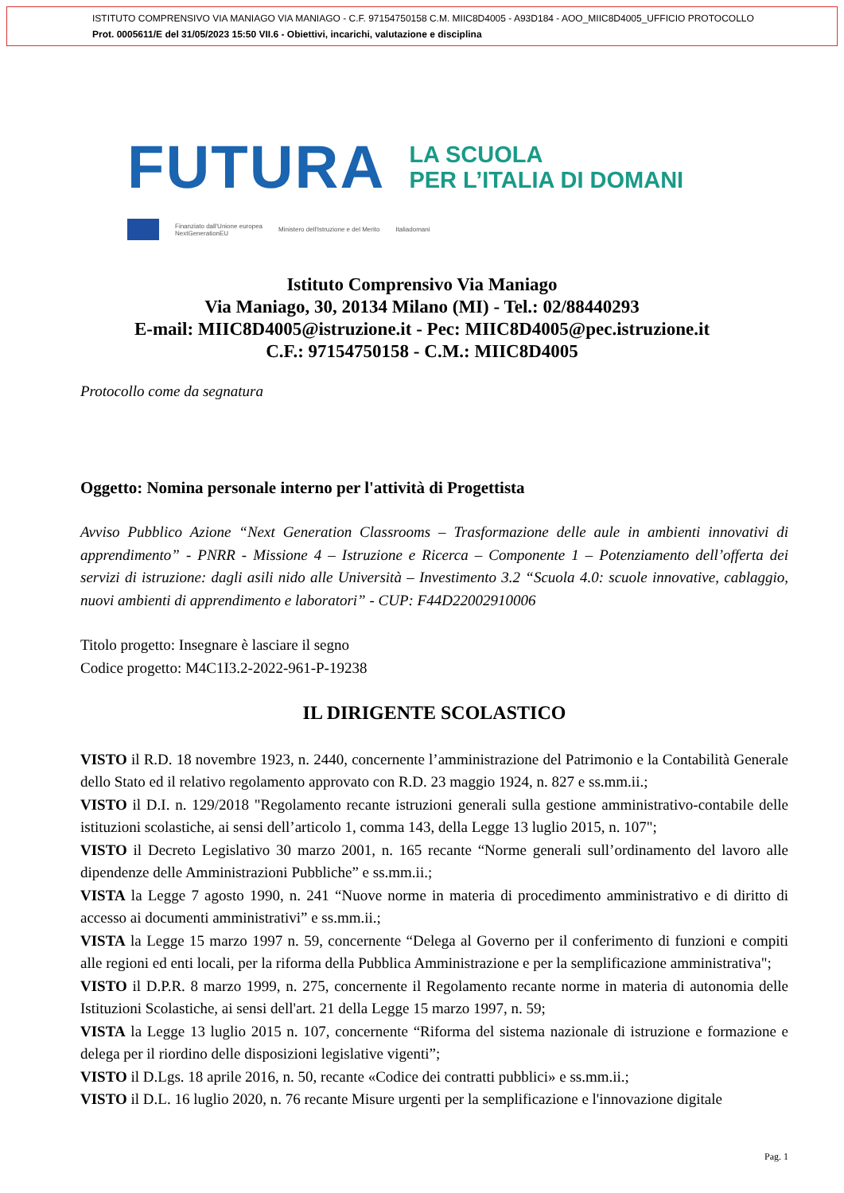ISTITUTO COMPRENSIVO VIA MANIAGO VIA MANIAGO - C.F. 97154750158 C.M. MIIC8D4005 - A93D184 - AOO_MIIC8D4005_UFFICIO PROTOCOLLO
Prot. 0005611/E del 31/05/2023 15:50 VII.6 - Obiettivi, incarichi, valutazione e disciplina
FUTURA
LA SCUOLA
PER L’ITALIA DI DOMANI
Finanziato dall'Unione europea
NextGenerationEU
Ministero dell'Istruzione e del Merito
Italiadomani
Istituto Comprensivo Via Maniago
Via Maniago, 30, 20134 Milano (MI) - Tel.: 02/88440293
E-mail: MIIC8D4005@istruzione.it - Pec: MIIC8D4005@pec.istruzione.it
C.F.: 97154750158 - C.M.: MIIC8D4005
Protocollo come da segnatura
Oggetto: Nomina personale interno per l'attività di Progettista
Avviso Pubblico Azione “Next Generation Classrooms – Trasformazione delle aule in ambienti innovativi di apprendimento” - PNRR - Missione 4 – Istruzione e Ricerca – Componente 1 – Potenziamento dell’offerta dei servizi di istruzione: dagli asili nido alle Università – Investimento 3.2 “Scuola 4.0: scuole innovative, cablaggio, nuovi ambienti di apprendimento e laboratori” - CUP: F44D22002910006
Titolo progetto: Insegnare è lasciare il segno
Codice progetto: M4C1I3.2-2022-961-P-19238
IL DIRIGENTE SCOLASTICO
VISTO il R.D. 18 novembre 1923, n. 2440, concernente l’amministrazione del Patrimonio e la Contabilità Generale dello Stato ed il relativo regolamento approvato con R.D. 23 maggio 1924, n. 827 e ss.mm.ii.;
VISTO il D.I. n. 129/2018 "Regolamento recante istruzioni generali sulla gestione amministrativo-contabile delle istituzioni scolastiche, ai sensi dell’articolo 1, comma 143, della Legge 13 luglio 2015, n. 107";
VISTO il Decreto Legislativo 30 marzo 2001, n. 165 recante “Norme generali sull’ordinamento del lavoro alle dipendenze delle Amministrazioni Pubbliche” e ss.mm.ii.;
VISTA la Legge 7 agosto 1990, n. 241 “Nuove norme in materia di procedimento amministrativo e di diritto di accesso ai documenti amministrativi” e ss.mm.ii.;
VISTA la Legge 15 marzo 1997 n. 59, concernente “Delega al Governo per il conferimento di funzioni e compiti alle regioni ed enti locali, per la riforma della Pubblica Amministrazione e per la semplificazione amministrativa";
VISTO il D.P.R. 8 marzo 1999, n. 275, concernente il Regolamento recante norme in materia di autonomia delle Istituzioni Scolastiche, ai sensi dell'art. 21 della Legge 15 marzo 1997, n. 59;
VISTA la Legge 13 luglio 2015 n. 107, concernente “Riforma del sistema nazionale di istruzione e formazione e delega per il riordino delle disposizioni legislative vigenti”;
VISTO il D.Lgs. 18 aprile 2016, n. 50, recante «Codice dei contratti pubblici» e ss.mm.ii.;
VISTO il D.L. 16 luglio 2020, n. 76 recante Misure urgenti per la semplificazione e l'innovazione digitale
Pag. 1